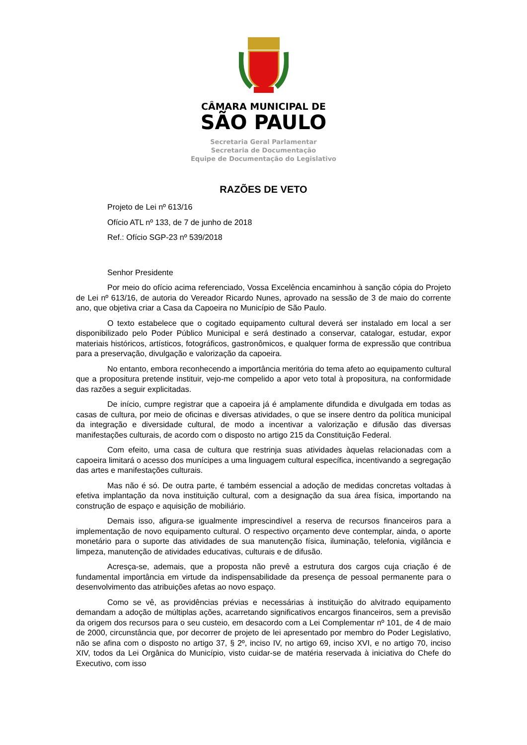CÂMARA MUNICIPAL DE
SÃO PAULO
Secretaria Geral Parlamentar
Secretaria de Documentação
Equipe de Documentação do Legislativo
RAZÕES DE VETO
Projeto de Lei nº 613/16
Ofício ATL nº 133, de 7 de junho de 2018
Ref.: Ofício SGP-23 nº 539/2018
Senhor Presidente
Por meio do ofício acima referenciado, Vossa Excelência encaminhou à sanção cópia do Projeto de Lei nº 613/16, de autoria do Vereador Ricardo Nunes, aprovado na sessão de 3 de maio do corrente ano, que objetiva criar a Casa da Capoeira no Município de São Paulo.
O texto estabelece que o cogitado equipamento cultural deverá ser instalado em local a ser disponibilizado pelo Poder Público Municipal e será destinado a conservar, catalogar, estudar, expor materiais históricos, artísticos, fotográficos, gastronômicos, e qualquer forma de expressão que contribua para a preservação, divulgação e valorização da capoeira.
No entanto, embora reconhecendo a importância meritória do tema afeto ao equipamento cultural que a propositura pretende instituir, vejo-me compelido a apor veto total à propositura, na conformidade das razões a seguir explicitadas.
De início, cumpre registrar que a capoeira já é amplamente difundida e divulgada em todas as casas de cultura, por meio de oficinas e diversas atividades, o que se insere dentro da política municipal da integração e diversidade cultural, de modo a incentivar a valorização e difusão das diversas manifestações culturais, de acordo com o disposto no artigo 215 da Constituição Federal.
Com efeito, uma casa de cultura que restrinja suas atividades àquelas relacionadas com a capoeira limitará o acesso dos munícipes a uma linguagem cultural específica, incentivando a segregação das artes e manifestações culturais.
Mas não é só. De outra parte, é também essencial a adoção de medidas concretas voltadas à efetiva implantação da nova instituição cultural, com a designação da sua área física, importando na construção de espaço e aquisição de mobiliário.
Demais isso, afigura-se igualmente imprescindível a reserva de recursos financeiros para a implementação de novo equipamento cultural. O respectivo orçamento deve contemplar, ainda, o aporte monetário para o suporte das atividades de sua manutenção física, iluminação, telefonia, vigilância e limpeza, manutenção de atividades educativas, culturais e de difusão.
Acresça-se, ademais, que a proposta não prevê a estrutura dos cargos cuja criação é de fundamental importância em virtude da indispensabilidade da presença de pessoal permanente para o desenvolvimento das atribuições afetas ao novo espaço.
Como se vê, as providências prévias e necessárias à instituição do alvitrado equipamento demandam a adoção de múltiplas ações, acarretando significativos encargos financeiros, sem a previsão da origem dos recursos para o seu custeio, em desacordo com a Lei Complementar nº 101, de 4 de maio de 2000, circunstância que, por decorrer de projeto de lei apresentado por membro do Poder Legislativo, não se afina com o disposto no artigo 37, § 2º, inciso IV, no artigo 69, inciso XVI, e no artigo 70, inciso XIV, todos da Lei Orgânica do Município, visto cuidar-se de matéria reservada à iniciativa do Chefe do Executivo, com isso